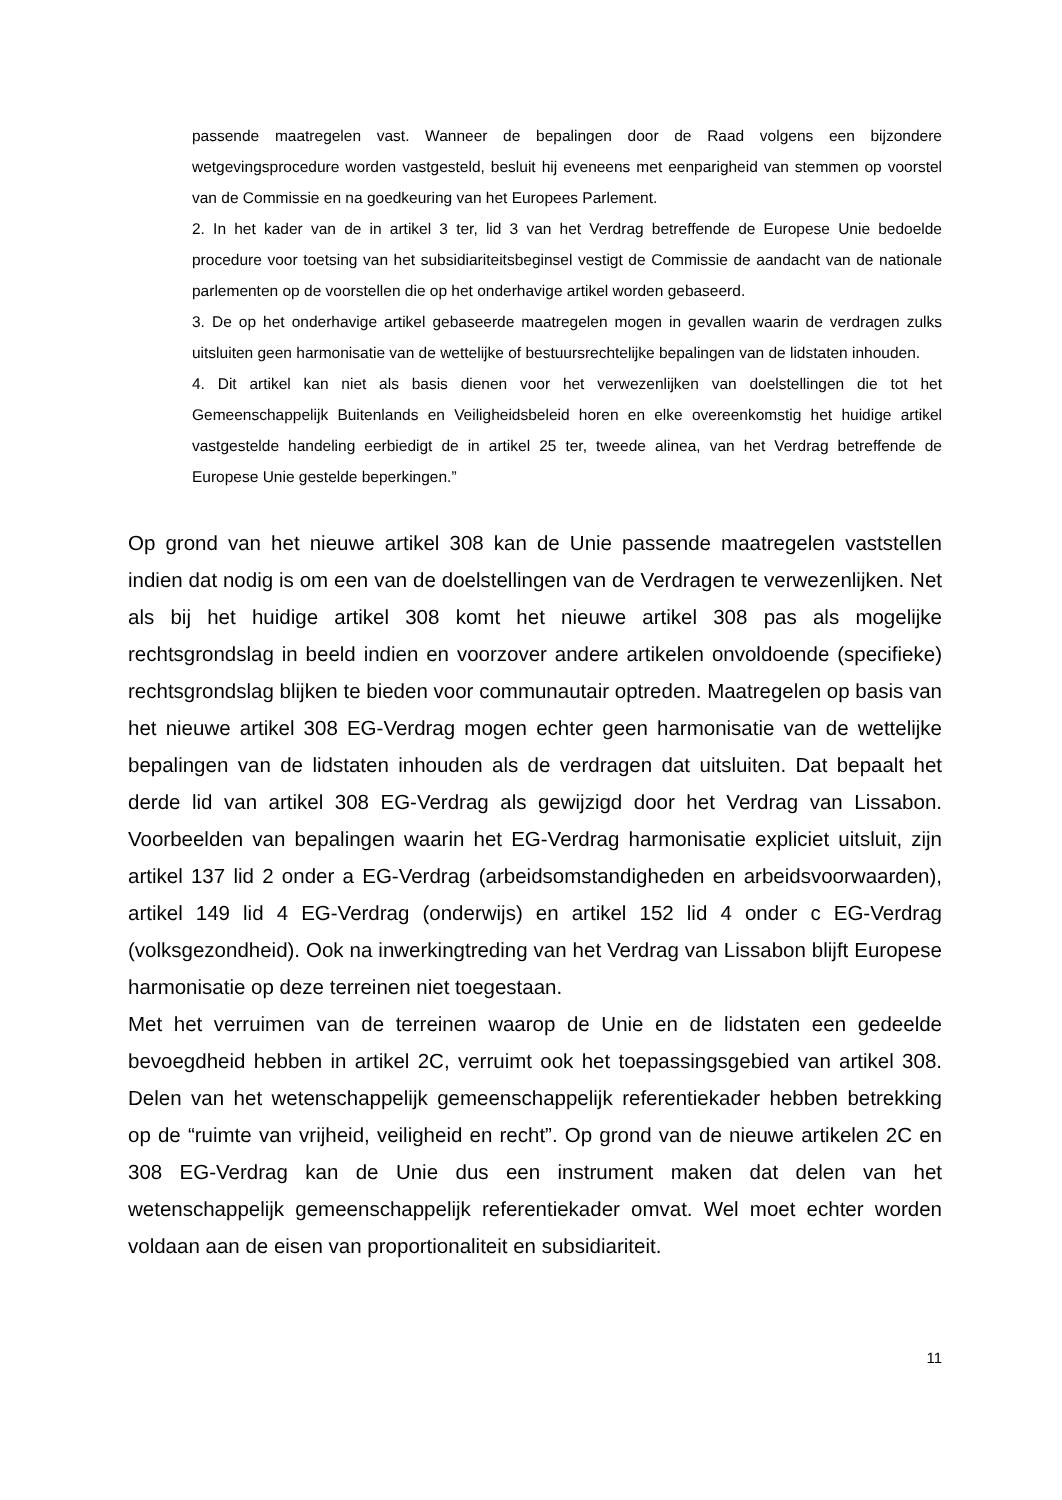passende maatregelen vast. Wanneer de bepalingen door de Raad volgens een bijzondere wetgevingsprocedure worden vastgesteld, besluit hij eveneens met eenparigheid van stemmen op voorstel van de Commissie en na goedkeuring van het Europees Parlement.
2. In het kader van de in artikel 3 ter, lid 3 van het Verdrag betreffende de Europese Unie bedoelde procedure voor toetsing van het subsidiariteitsbeginsel vestigt de Commissie de aandacht van de nationale parlementen op de voorstellen die op het onderhavige artikel worden gebaseerd.
3. De op het onderhavige artikel gebaseerde maatregelen mogen in gevallen waarin de verdragen zulks uitsluiten geen harmonisatie van de wettelijke of bestuursrechtelijke bepalingen van de lidstaten inhouden.
4. Dit artikel kan niet als basis dienen voor het verwezenlijken van doelstellingen die tot het Gemeenschappelijk Buitenlands en Veiligheidsbeleid horen en elke overeenkomstig het huidige artikel vastgestelde handeling eerbiedigt de in artikel 25 ter, tweede alinea, van het Verdrag betreffende de Europese Unie gestelde beperkingen.”
Op grond van het nieuwe artikel 308 kan de Unie passende maatregelen vaststellen indien dat nodig is om een van de doelstellingen van de Verdragen te verwezenlijken. Net als bij het huidige artikel 308 komt het nieuwe artikel 308 pas als mogelijke rechtsgrondslag in beeld indien en voorzover andere artikelen onvoldoende (specifieke) rechtsgrondslag blijken te bieden voor communautair optreden. Maatregelen op basis van het nieuwe artikel 308 EG-Verdrag mogen echter geen harmonisatie van de wettelijke bepalingen van de lidstaten inhouden als de verdragen dat uitsluiten. Dat bepaalt het derde lid van artikel 308 EG-Verdrag als gewijzigd door het Verdrag van Lissabon. Voorbeelden van bepalingen waarin het EG-Verdrag harmonisatie expliciet uitsluit, zijn artikel 137 lid 2 onder a EG-Verdrag (arbeidsomstandigheden en arbeidsvoorwaarden), artikel 149 lid 4 EG-Verdrag (onderwijs) en artikel 152 lid 4 onder c EG-Verdrag (volksgezondheid). Ook na inwerkingtreding van het Verdrag van Lissabon blijft Europese harmonisatie op deze terreinen niet toegestaan.
Met het verruimen van de terreinen waarop de Unie en de lidstaten een gedeelde bevoegdheid hebben in artikel 2C, verruimt ook het toepassingsgebied van artikel 308. Delen van het wetenschappelijk gemeenschappelijk referentiekader hebben betrekking op de “ruimte van vrijheid, veiligheid en recht”. Op grond van de nieuwe artikelen 2C en 308 EG-Verdrag kan de Unie dus een instrument maken dat delen van het wetenschappelijk gemeenschappelijk referentiekader omvat. Wel moet echter worden voldaan aan de eisen van proportionaliteit en subsidiariteit.
11